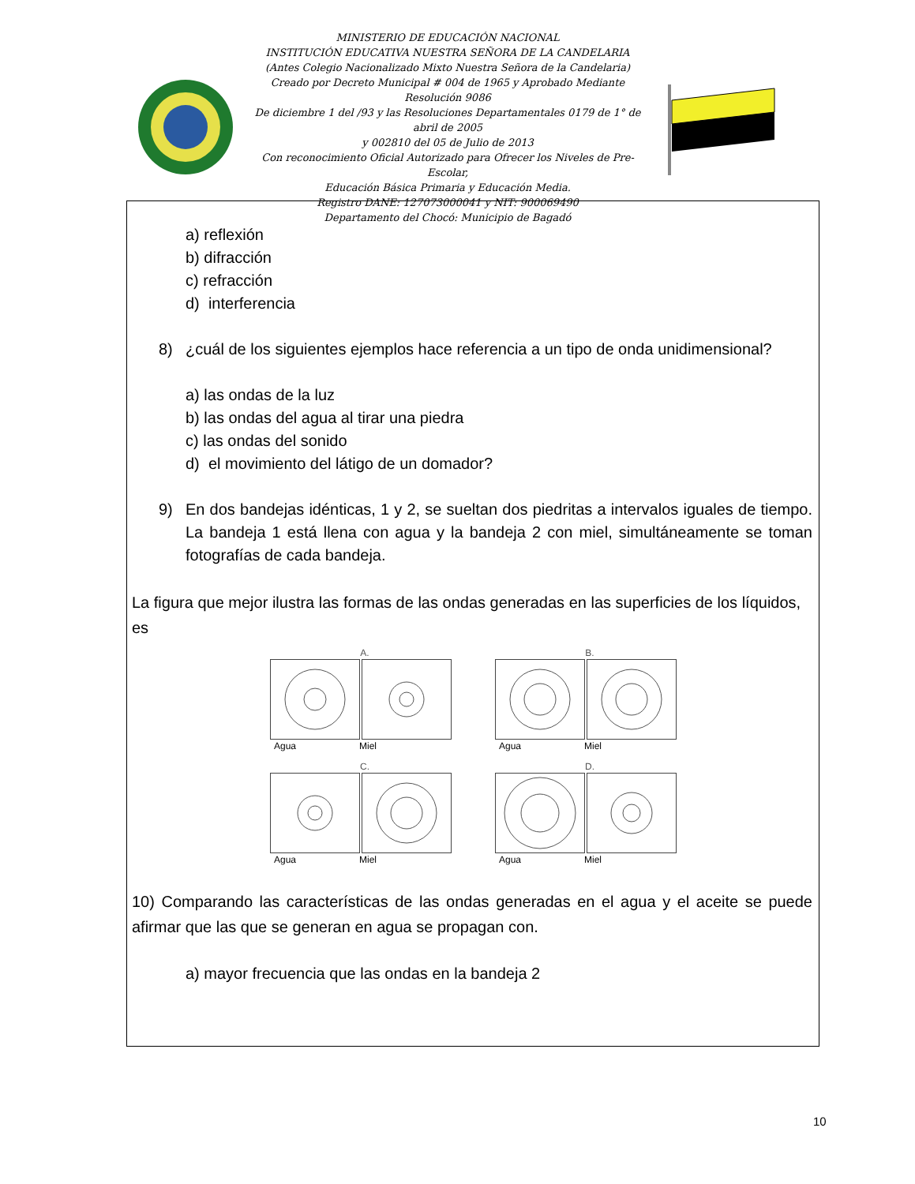MINISTERIO DE EDUCACIÓN NACIONAL
INSTITUCIÓN EDUCATIVA NUESTRA SEÑORA DE LA CANDELARIA
(Antes Colegio Nacionalizado Mixto Nuestra Señora de la Candelaria)
Creado por Decreto Municipal # 004 de 1965 y Aprobado Mediante Resolución 9086
De diciembre 1 del /93 y las Resoluciones Departamentales 0179 de 1° de abril de 2005
y 002810 del 05 de Julio de 2013
Con reconocimiento Oficial Autorizado para Ofrecer los Niveles de Pre-Escolar,
Educación Básica Primaria y Educación Media.
Registro DANE: 127073000041 y NIT: 900069490
Departamento del Chocó: Municipio de Bagadó
a) reflexión
b) difracción
c) refracción
d) interferencia
8) ¿cuál de los siguientes ejemplos hace referencia a un tipo de onda unidimensional?
a) las ondas de la luz
b) las ondas del agua al tirar una piedra
c) las ondas del sonido
d) el movimiento del látigo de un domador?
9) En dos bandejas idénticas, 1 y 2, se sueltan dos piedritas a intervalos iguales de tiempo. La bandeja 1 está llena con agua y la bandeja 2 con miel, simultáneamente se toman fotografías de cada bandeja.
La figura que mejor ilustra las formas de las ondas generadas en las superficies de los líquidos, es
A.
Agua Miel
B.
Agua Miel
C.
Agua Miel
D.
Agua Miel
10) Comparando las características de las ondas generadas en el agua y el aceite se puede afirmar que las que se generan en agua se propagan con.
a) mayor frecuencia que las ondas en la bandeja 2
10